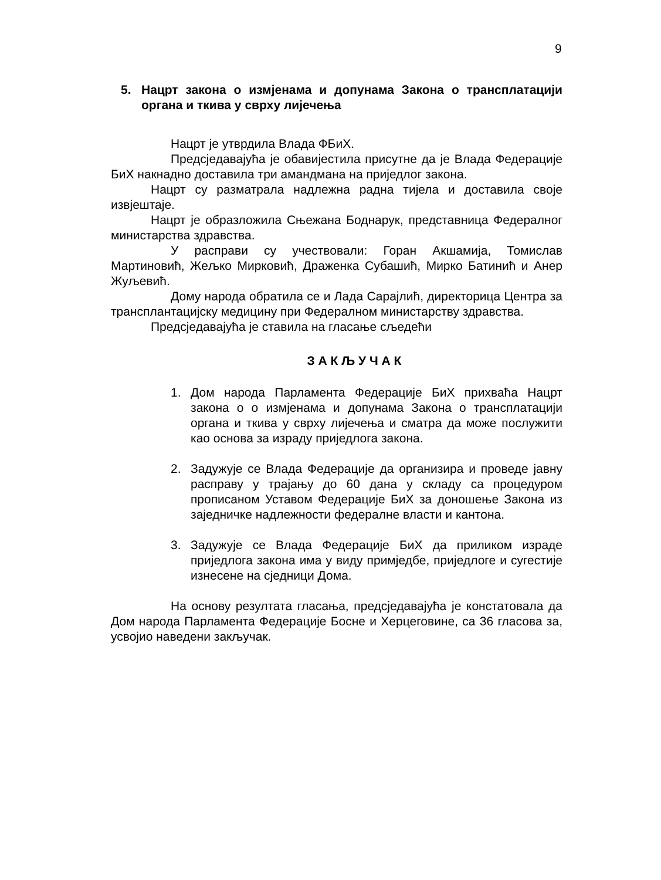9
5. Нацрт закона о измјенама и допунама Закона о трансплатацији органа и ткива у сврху лијечења
Нацрт је утврдила Влада ФБиХ.
Предсједавајућа је обавијестила присутне да је Влада Федерације БиХ накнадно доставила три амандмана на приједлог закона.
Нацрт су разматрала надлежна радна тијела и доставила своје извјештаје.
Нацрт је образложила Сњежана Боднарук, представница Федералног министарства здравства.
У расправи су учествовали: Горан Акшамија, Томислав Мартиновић, Жељко Мирковић, Драженка Субашић, Мирко Батинић и Анер Жуљевић.
Дому народа обратила се и Лада Сарајлић, директорица Центра за трансплантацијску медицину при Федералном министарству здравства.
Предсједавајућа је ставила на гласање сљедећи
З А К Љ У Ч А К
1. Дом народа Парламента Федерације БиХ прихваћа Нацрт закона о о измјенама и допунама Закона о трансплатацији органа и ткива у сврху лијечења и сматра да може послужити као основа за израду приједлога закона.
2. Задужује се Влада Федерације да организира и проведе јавну расправу у трајању до 60 дана у складу са процедуром прописаном Уставом Федерације БиХ за доношење Закона из заједничке надлежности федералне власти и кантона.
3. Задужује се Влада Федерације БиХ да приликом израде приједлога закона има у виду примједбе, приједлоге и сугестије изнесене на сједници Дома.
На основу резултата гласања, предсједавајућа је констатовала да Дом народа Парламента Федерације Босне и Херцеговине, са 36 гласова за, усвојио наведени закључак.